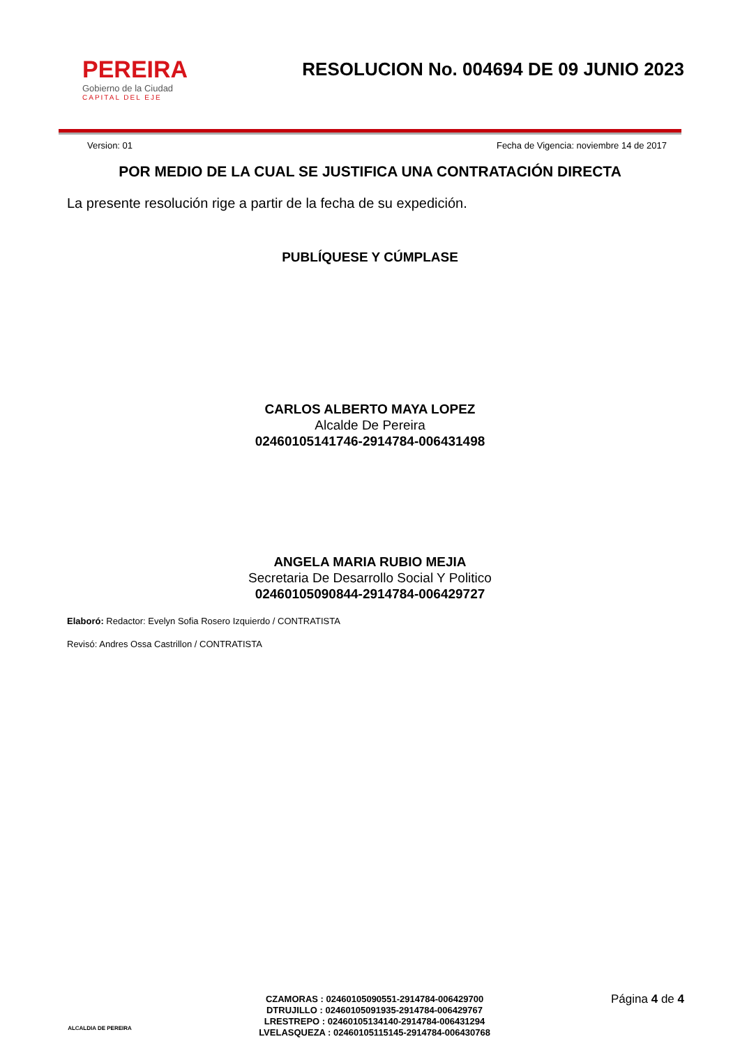PEREIRA
Gobierno de la Ciudad
CAPITAL DEL EJE
RESOLUCION No. 004694 DE 09 JUNIO 2023
Version: 01 Fecha de Vigencia: noviembre 14 de 2017
POR MEDIO DE LA CUAL SE JUSTIFICA UNA CONTRATACIÓN DIRECTA
La presente resolución rige a partir de la fecha de su expedición.
PUBLÍQUESE Y CÚMPLASE
CARLOS ALBERTO MAYA LOPEZ
Alcalde De Pereira
02460105141746-2914784-006431498
ANGELA MARIA RUBIO MEJIA
Secretaria De Desarrollo Social Y Politico
02460105090844-2914784-006429727
Elaboró: Redactor: Evelyn Sofia Rosero Izquierdo / CONTRATISTA
Revisó: Andres Ossa Castrillon / CONTRATISTA
ALCALDIA DE PEREIRA
CZAMORAS : 02460105090551-2914784-006429700
DTRUJILLO : 02460105091935-2914784-006429767
LRESTREPO : 02460105134140-2914784-006431294
LVELASQUEZA : 02460105115145-2914784-006430768
Página 4 de 4